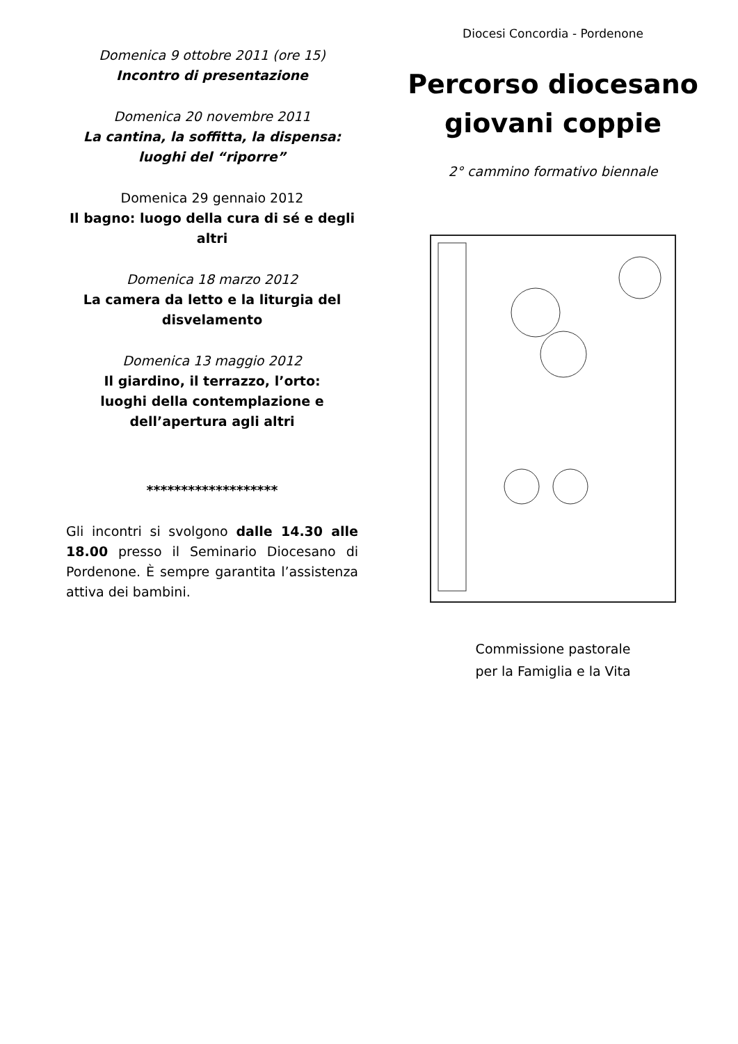Domenica 9 ottobre 2011 (ore 15)
Incontro di presentazione
Domenica 20 novembre 2011
La cantina, la soffitta, la dispensa:
luoghi del “riporre”
Domenica 29 gennaio 2012
Il bagno: luogo della cura di sé e degli altri
Domenica 18 marzo 2012
La camera da letto e la liturgia del disvelamento
Domenica 13 maggio 2012
Il giardino, il terrazzo, l’orto:
luoghi della contemplazione e dell’apertura agli altri
*******************
Gli incontri si svolgono dalle 14.30 alle 18.00 presso il Seminario Diocesano di Pordenone. È sempre garantita l’assistenza attiva dei bambini.
Diocesi Concordia - Pordenone
Percorso diocesano
giovani coppie
2° cammino formativo biennale
Commissione pastorale
per la Famiglia e la Vita